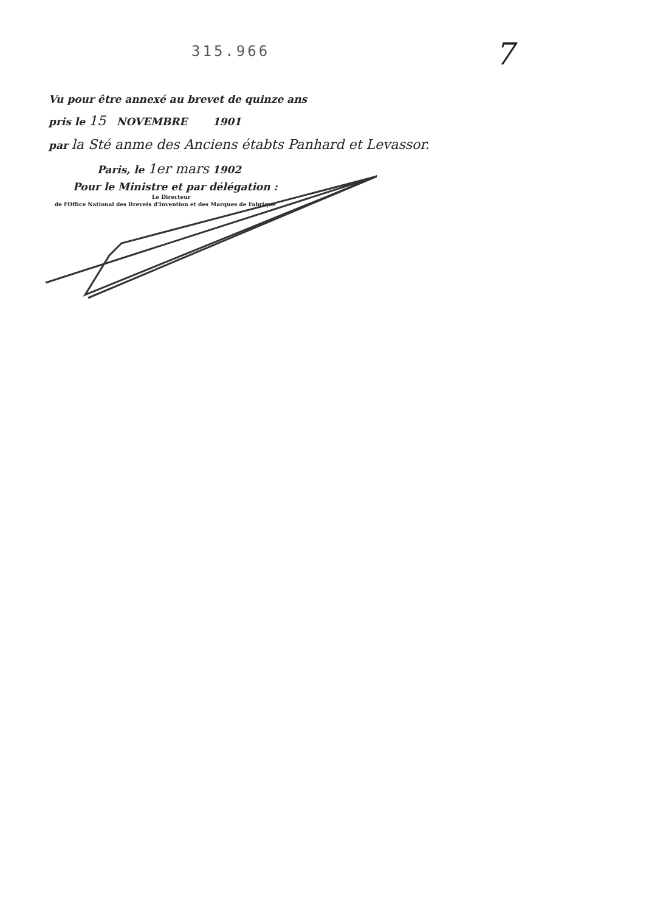315.966
7
Vu pour être annexé au brevet de quinze ans
pris le 15 NOVEMBRE 1901
par la Sté anme des Anciens étabts Panhard et Levassor.
Paris, le 1er mars 1902
Pour le Ministre et par délégation :
Le Directeur
de l'Office National des Brevets d'Invention et des Marques de Fabrique